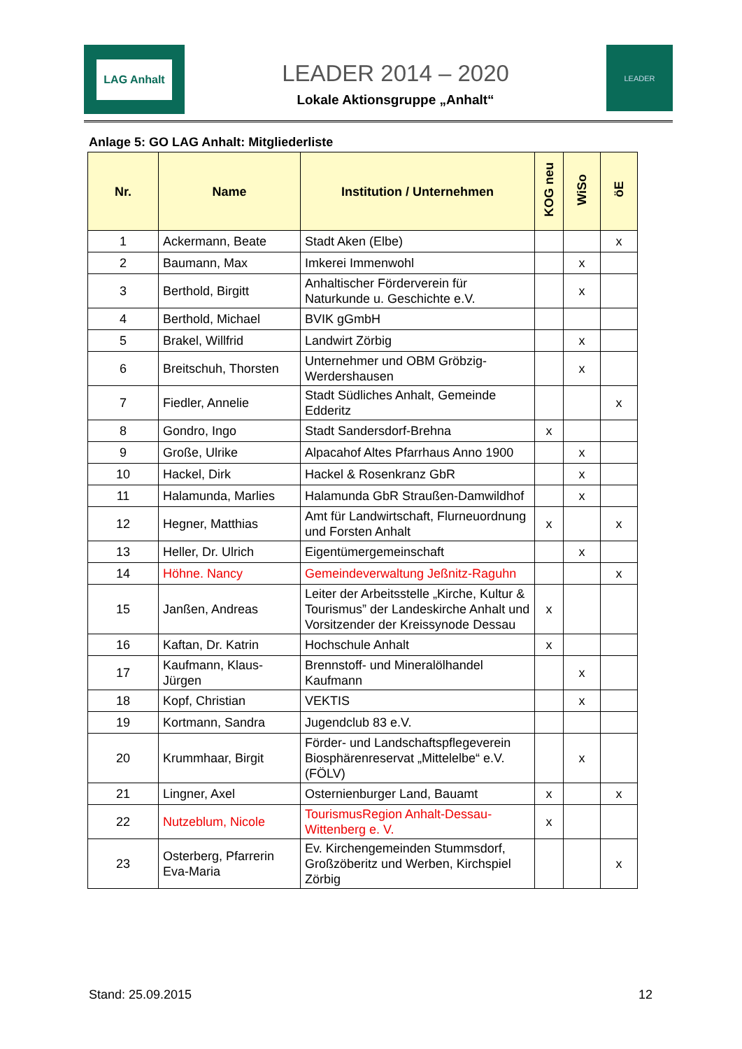LAG Anhalt
LEADER 2014 – 2020
Lokale Aktionsgruppe „Anhalt“
LEADER
Anlage 5: GO LAG Anhalt: Mitgliederliste
| Nr. | Name | Institution / Unternehmen | KOG neu | WiSo | öE |
| --- | --- | --- | --- | --- | --- |
| 1 | Ackermann, Beate | Stadt Aken (Elbe) | | | x |
| 2 | Baumann, Max | Imkerei Immenwohl | | x | |
| 3 | Berthold, Birgitt | Anhaltischer Förderverein für Naturkunde u. Geschichte e.V. | | x | |
| 4 | Berthold, Michael | BVIK gGmbH | | | |
| 5 | Brakel, Willfrid | Landwirt Zörbig | | x | |
| 6 | Breitschuh, Thorsten | Unternehmer und OBM Gröbzig-Werdershausen | | x | |
| 7 | Fiedler, Annelie | Stadt Südliches Anhalt, Gemeinde Edderitz | | | x |
| 8 | Gondro, Ingo | Stadt Sandersdorf-Brehna | x | | |
| 9 | Große, Ulrike | Alpacahof Altes Pfarrhaus Anno 1900 | | x | |
| 10 | Hackel, Dirk | Hackel & Rosenkranz GbR | | x | |
| 11 | Halamunda, Marlies | Halamunda GbR Straußen-Damwildhof | | x | |
| 12 | Hegner, Matthias | Amt für Landwirtschaft, Flurneuordnung und Forsten Anhalt | x | | x |
| 13 | Heller, Dr. Ulrich | Eigentümergemeinschaft | | x | |
| 14 | Höhne. Nancy | Gemeindeverwaltung Jeßnitz-Raguhn | | | x |
| 15 | Janßen, Andreas | Leiter der Arbeitsstelle „Kirche, Kultur & Tourismus” der Landeskirche Anhalt und Vorsitzender der Kreissynode Dessau | x | | |
| 16 | Kaftan, Dr. Katrin | Hochschule Anhalt | x | | |
| 17 | Kaufmann, Klaus-Jürgen | Brennstoff- und Mineralölhandel Kaufmann | | x | |
| 18 | Kopf, Christian | VEKTIS | | x | |
| 19 | Kortmann, Sandra | Jugendclub 83 e.V. | | | |
| 20 | Krummhaar, Birgit | Förder- und Landschaftspflegeverein Biosphärenreservat „Mittelelbe“ e.V. (FÖLV) | | x | |
| 21 | Lingner, Axel | Osternienburger Land, Bauamt | x | | x |
| 22 | Nutzeblum, Nicole | TourismusRegion Anhalt-Dessau-Wittenberg e. V. | x | | |
| 23 | Osterberg, Pfarrerin Eva-Maria | Ev. Kirchengemeinden Stummsdorf, Großzöberitz und Werben, Kirchspiel Zörbig | | | x |
Stand: 25.09.2015 12